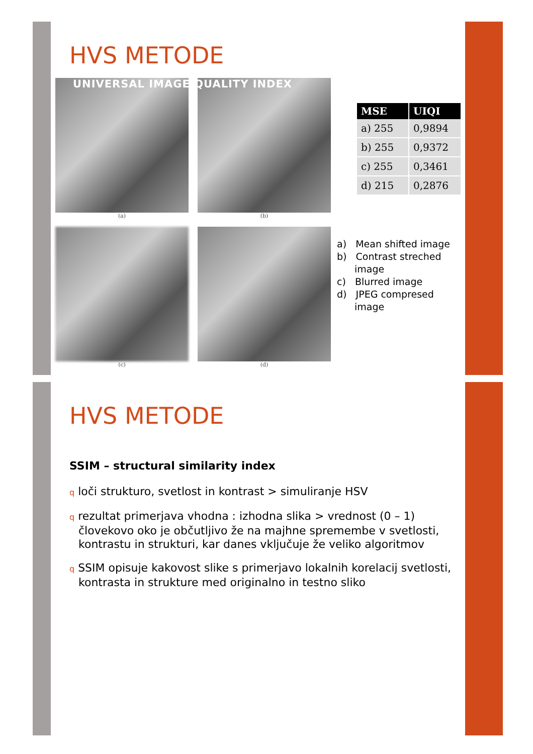HVS METODE
(a)
(b)
(c)
(d)
UNIVERSAL IMAGE QUALITY INDEX
| MSE | UIQI |
| --- | --- |
| a) 255 | 0,9894 |
| b) 255 | 0,9372 |
| c) 255 | 0,3461 |
| d) 215 | 0,2876 |
a) Mean shifted image
b) Contrast streched image
c) Blurred image
d) JPEG compresed image
HVS METODE
SSIM – structural similarity index
q loči strukturo, svetlost in kontrast > simuliranje HSV
q rezultat primerjava vhodna : izhodna slika > vrednost (0 – 1) človekovo oko je občutljivo že na majhne spremembe v svetlosti, kontrastu in strukturi, kar danes vključuje že veliko algoritmov
q SSIM opisuje kakovost slike s primerjavo lokalnih korelacij svetlosti, kontrasta in strukture med originalno in testno sliko